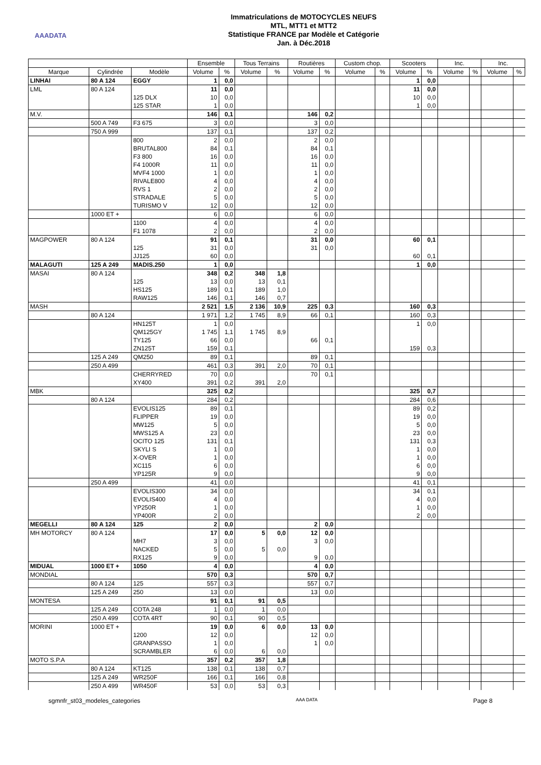AAADATA
Immatriculations de MOTOCYCLES NEUFS
MTL, MTT1 et MTT2
Statistique FRANCE par Modèle et Catégorie
Jan. à Déc.2018
| | | | Ensemble | | Tous Terrains | | Routières | | Custom chop. | | Scooters | | Inc. | | Inc. | |
| --- | --- | --- | --- | --- | --- | --- | --- | --- | --- | --- | --- | --- | --- | --- | --- | --- |
| Marque | Cylindrée | Modèle | Volume | % | Volume | % | Volume | % | Volume | % | Volume | % | Volume | % | Volume | % |
| LINHAI | 80 A 124 | EGGY | 1 | 0,0 | | | | | | | 1 | 0,0 | | | | |
| LML | 80 A 124 | | 11 | 0,0 | | | | | | | 11 | 0,0 | | | | |
| | | 125 DLX | 10 | 0,0 | | | | | | | 10 | 0,0 | | | | |
| | | 125 STAR | 1 | 0,0 | | | | | | | 1 | 0,0 | | | | |
| M.V. | | | 146 | 0,1 | | | 146 | 0,2 | | | | | | | | |
| | 500 A 749 | F3 675 | 3 | 0,0 | | | 3 | 0,0 | | | | | | | | |
| | 750 A 999 | | 137 | 0,1 | | | 137 | 0,2 | | | | | | | | |
| | | 800 | 2 | 0,0 | | | 2 | 0,0 | | | | | | | | |
| | | BRUTAL800 | 84 | 0,1 | | | 84 | 0,1 | | | | | | | | |
| | | F3 800 | 16 | 0,0 | | | 16 | 0,0 | | | | | | | | |
| | | F4 1000R | 11 | 0,0 | | | 11 | 0,0 | | | | | | | | |
| | | MVF4 1000 | 1 | 0,0 | | | 1 | 0,0 | | | | | | | | |
| | | RIVALE800 | 4 | 0,0 | | | 4 | 0,0 | | | | | | | | |
| | | RVS 1 | 2 | 0,0 | | | 2 | 0,0 | | | | | | | | |
| | | STRADALE | 5 | 0,0 | | | 5 | 0,0 | | | | | | | | |
| | | TURISMO V | 12 | 0,0 | | | 12 | 0,0 | | | | | | | | |
| | 1000 ET + | | 6 | 0,0 | | | 6 | 0,0 | | | | | | | | |
| | | 1100 | 4 | 0,0 | | | 4 | 0,0 | | | | | | | | |
| | | F1 1078 | 2 | 0,0 | | | 2 | 0,0 | | | | | | | | |
| MAGPOWER | 80 A 124 | | 91 | 0,1 | | | 31 | 0,0 | | | 60 | 0,1 | | | | |
| | | 125 | 31 | 0,0 | | | 31 | 0,0 | | | | | | | | |
| | | JJ125 | 60 | 0,0 | | | | | | | 60 | 0,1 | | | | |
| MALAGUTI | 125 A 249 | MADIS.250 | 1 | 0,0 | | | | | | | 1 | 0,0 | | | | |
| MASAI | 80 A 124 | | 348 | 0,2 | 348 | 1,8 | | | | | | | | | | |
| | | 125 | 13 | 0,0 | 13 | 0,1 | | | | | | | | | | |
| | | HS125 | 189 | 0,1 | 189 | 1,0 | | | | | | | | | | |
| | | RAW125 | 146 | 0,1 | 146 | 0,7 | | | | | | | | | | |
| MASH | | | 2 521 | 1,5 | 2 136 | 10,9 | 225 | 0,3 | | | 160 | 0,3 | | | | |
| | 80 A 124 | | 1 971 | 1,2 | 1 745 | 8,9 | 66 | 0,1 | | | 160 | 0,3 | | | | |
| | | HN125T | 1 | 0,0 | | | | | | | 1 | 0,0 | | | | |
| | | QM125GY | 1 745 | 1,1 | 1 745 | 8,9 | | | | | | | | | | |
| | | TY125 | 66 | 0,0 | | | 66 | 0,1 | | | | | | | | |
| | | ZN125T | 159 | 0,1 | | | | | | | 159 | 0,3 | | | | |
| | 125 A 249 | QM250 | 89 | 0,1 | | | 89 | 0,1 | | | | | | | | |
| | 250 A 499 | | 461 | 0,3 | 391 | 2,0 | 70 | 0,1 | | | | | | | | |
| | | CHERRYRED | 70 | 0,0 | | | 70 | 0,1 | | | | | | | | |
| | | XY400 | 391 | 0,2 | 391 | 2,0 | | | | | | | | | | |
| MBK | | | 325 | 0,2 | | | | | | | 325 | 0,7 | | | | |
| | 80 A 124 | | 284 | 0,2 | | | | | | | 284 | 0,6 | | | | |
| | | EVOLIS125 | 89 | 0,1 | | | | | | | 89 | 0,2 | | | | |
| | | FLIPPER | 19 | 0,0 | | | | | | | 19 | 0,0 | | | | |
| | | MW125 | 5 | 0,0 | | | | | | | 5 | 0,0 | | | | |
| | | MWS125 A | 23 | 0,0 | | | | | | | 23 | 0,0 | | | | |
| | | OCITO 125 | 131 | 0,1 | | | | | | | 131 | 0,3 | | | | |
| | | SKYLI S | 1 | 0,0 | | | | | | | 1 | 0,0 | | | | |
| | | X-OVER | 1 | 0,0 | | | | | | | 1 | 0,0 | | | | |
| | | XC115 | 6 | 0,0 | | | | | | | 6 | 0,0 | | | | |
| | | YP125R | 9 | 0,0 | | | | | | | 9 | 0,0 | | | | |
| | 250 A 499 | | 41 | 0,0 | | | | | | | 41 | 0,1 | | | | |
| | | EVOLIS300 | 34 | 0,0 | | | | | | | 34 | 0,1 | | | | |
| | | EVOLIS400 | 4 | 0,0 | | | | | | | 4 | 0,0 | | | | |
| | | YP250R | 1 | 0,0 | | | | | | | 1 | 0,0 | | | | |
| | | YP400R | 2 | 0,0 | | | | | | | 2 | 0,0 | | | | |
| MEGELLI | 80 A 124 | 125 | 2 | 0,0 | | | 2 | 0,0 | | | | | | | | |
| MH MOTORCY | 80 A 124 | | 17 | 0,0 | 5 | 0,0 | 12 | 0,0 | | | | | | | | |
| | | MH7 | 3 | 0,0 | | | 3 | 0,0 | | | | | | | | |
| | | NACKED | 5 | 0,0 | 5 | 0,0 | | | | | | | | | | |
| | | RX125 | 9 | 0,0 | | | 9 | 0,0 | | | | | | | | |
| MIDUAL | 1000 ET + | 1050 | 4 | 0,0 | | | 4 | 0,0 | | | | | | | | |
| MONDIAL | | | 570 | 0,3 | | | 570 | 0,7 | | | | | | | | |
| | 80 A 124 | 125 | 557 | 0,3 | | | 557 | 0,7 | | | | | | | | |
| | 125 A 249 | 250 | 13 | 0,0 | | | 13 | 0,0 | | | | | | | | |
| MONTESA | | | 91 | 0,1 | 91 | 0,5 | | | | | | | | | | |
| | 125 A 249 | COTA 248 | 1 | 0,0 | 1 | 0,0 | | | | | | | | | | |
| | 250 A 499 | COTA 4RT | 90 | 0,1 | 90 | 0,5 | | | | | | | | | | |
| MORINI | 1000 ET + | | 19 | 0,0 | 6 | 0,0 | 13 | 0,0 | | | | | | | | |
| | | 1200 | 12 | 0,0 | | | 12 | 0,0 | | | | | | | | |
| | | GRANPASSO | 1 | 0,0 | | | 1 | 0,0 | | | | | | | | |
| | | SCRAMBLER | 6 | 0,0 | 6 | 0,0 | | | | | | | | | | |
| MOTO S.P.A | | | 357 | 0,2 | 357 | 1,8 | | | | | | | | | | |
| | 80 A 124 | KT125 | 138 | 0,1 | 138 | 0,7 | | | | | | | | | | |
| | 125 A 249 | WR250F | 166 | 0,1 | 166 | 0,8 | | | | | | | | | | |
| | 250 A 499 | WR450F | 53 | 0,0 | 53 | 0,3 | | | | | | | | | | |
sgmnfr_st03_modeles_categories AAA DATA Page 8